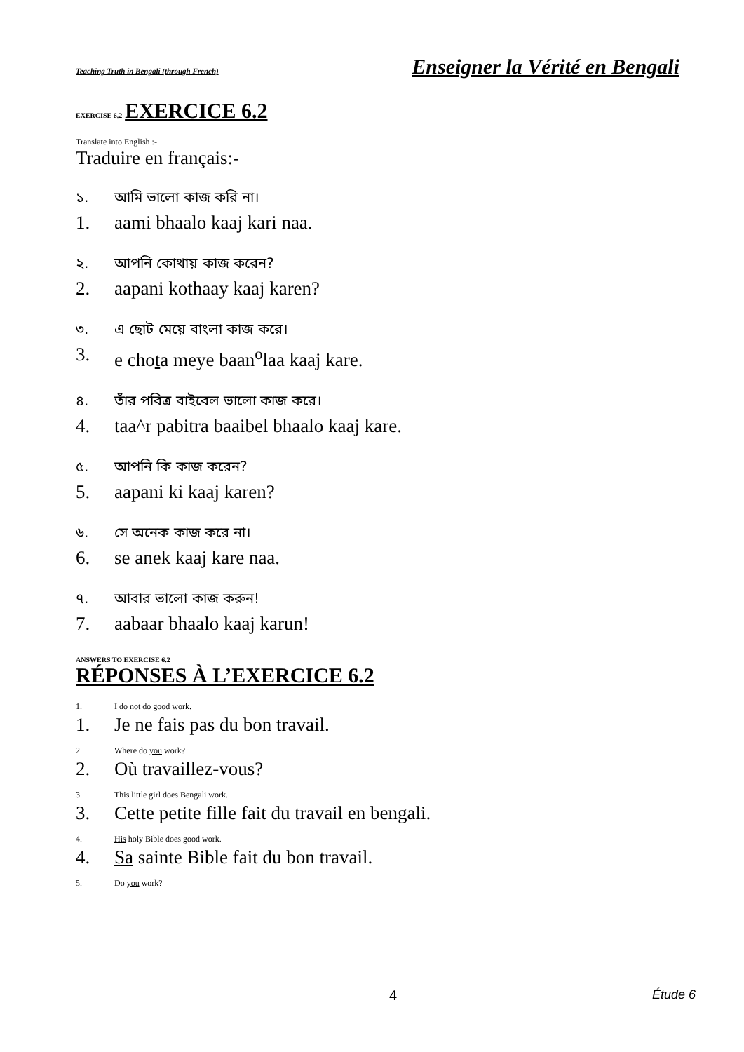Teaching Truth in Bengali (through French) Enseigner la Vérité en Bengali
EXERCISE 6.2 EXERCICE 6.2
Translate into English :-
Traduire en français:-
১. আমি ভালো কাজ করি না।
1. aami bhaalo kaaj kari naa.
২. আপনি কোথায় কাজ করেন?
2. aapani kothaay kaaj karen?
৩. এ ছোট মেয়ে বাংলা কাজ করে।
3. e chota meye baan<sup>o</sup>laa kaaj kare.
৪. তাঁর পবিত্র বাইবেল ভালো কাজ করে।
4. taa^r pabitra baaibel bhaalo kaaj kare.
৫. আপনি কি কাজ করেন?
5. aapani ki kaaj karen?
৬. সে অনেক কাজ করে না।
6. se anek kaaj kare naa.
৭. আবার ভালো কাজ করুন!
7. aabaar bhaalo kaaj karun!
ANSWERS TO EXERCISE 6.2
RÉPONSES À L’EXERCICE 6.2
1. I do not do good work.
1. Je ne fais pas du bon travail.
2. Where do you work?
2. Où travaillez-vous?
3. This little girl does Bengali work.
3. Cette petite fille fait du travail en bengali.
4. His holy Bible does good work.
4. Sa sainte Bible fait du bon travail.
5. Do you work?
4 Étude 6